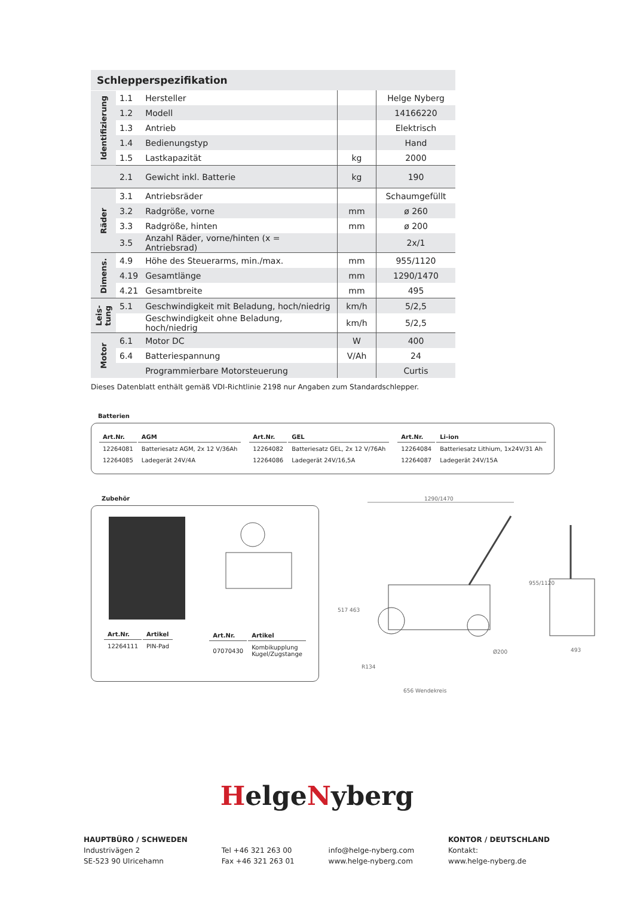Schlepperspezifikation
| Identifizierung | 1.1 | Hersteller | | Helge Nyberg |
| | 1.2 | Modell | | 14166220 |
| | 1.3 | Antrieb | | Elektrisch |
| | 1.4 | Bedienungstyp | | Hand |
| | 1.5 | Lastkapazität | kg | 2000 |
| | 2.1 | Gewicht inkl. Batterie | kg | 190 |
| Räder | 3.1 | Antriebsräder | | Schaumgefüllt |
| | 3.2 | Radgröße, vorne | mm | ø 260 |
| | 3.3 | Radgröße, hinten | mm | ø 200 |
| | 3.5 | Anzahl Räder, vorne/hinten (x = Antriebsrad) | | 2x/1 |
| Dimens. | 4.9 | Höhe des Steuerarms, min./max. | mm | 955/1120 |
| | 4.19 | Gesamtlänge | mm | 1290/1470 |
| | 4.21 | Gesamtbreite | mm | 495 |
| Leis- tung | 5.1 | Geschwindigkeit mit Beladung, hoch/niedrig | km/h | 5/2,5 |
| | | Geschwindigkeit ohne Beladung, hoch/niedrig | km/h | 5/2,5 |
| Motor | 6.1 | Motor DC | W | 400 |
| | 6.4 | Batteriespannung | V/Ah | 24 |
| | | Programmierbare Motorsteuerung | | Curtis |
Dieses Datenblatt enthält gemäß VDI-Richtlinie 2198 nur Angaben zum Standardschlepper.
Batterien
| Art.Nr. | AGM |
| --- | --- |
| 12264081 | Batteriesatz AGM, 2x 12 V/36Ah |
| 12264085 | Ladegerät 24V/4A |
| Art.Nr. | GEL |
| --- | --- |
| 12264082 | Batteriesatz GEL, 2x 12 V/76Ah |
| 12264086 | Ladegerät 24V/16,5A |
| Art.Nr. | Li-ion |
| --- | --- |
| 12264084 | Batteriesatz Lithium, 1x24V/31 Ah |
| 12264087 | Ladegerät 24V/15A |
Zubehör
| Art.Nr. | Artikel |
| --- | --- |
| 12264111 | PIN-Pad |
| Art.Nr. | Artikel |
| --- | --- |
| 07070430 | Kombikupplung Kugel/Zugstange |
1290/1470
517
463
955/1120
656 Wendekreis
R134
Ø200
493
HelgeNyberg
HAUPTBÜRO / SCHWEDEN
Industrivägen 2
SE-523 90 Ulricehamn
Tel +46 321 263 00
Fax +46 321 263 01
info@helge-nyberg.com
www.helge-nyberg.com
KONTOR / DEUTSCHLAND
Kontakt:
www.helge-nyberg.de